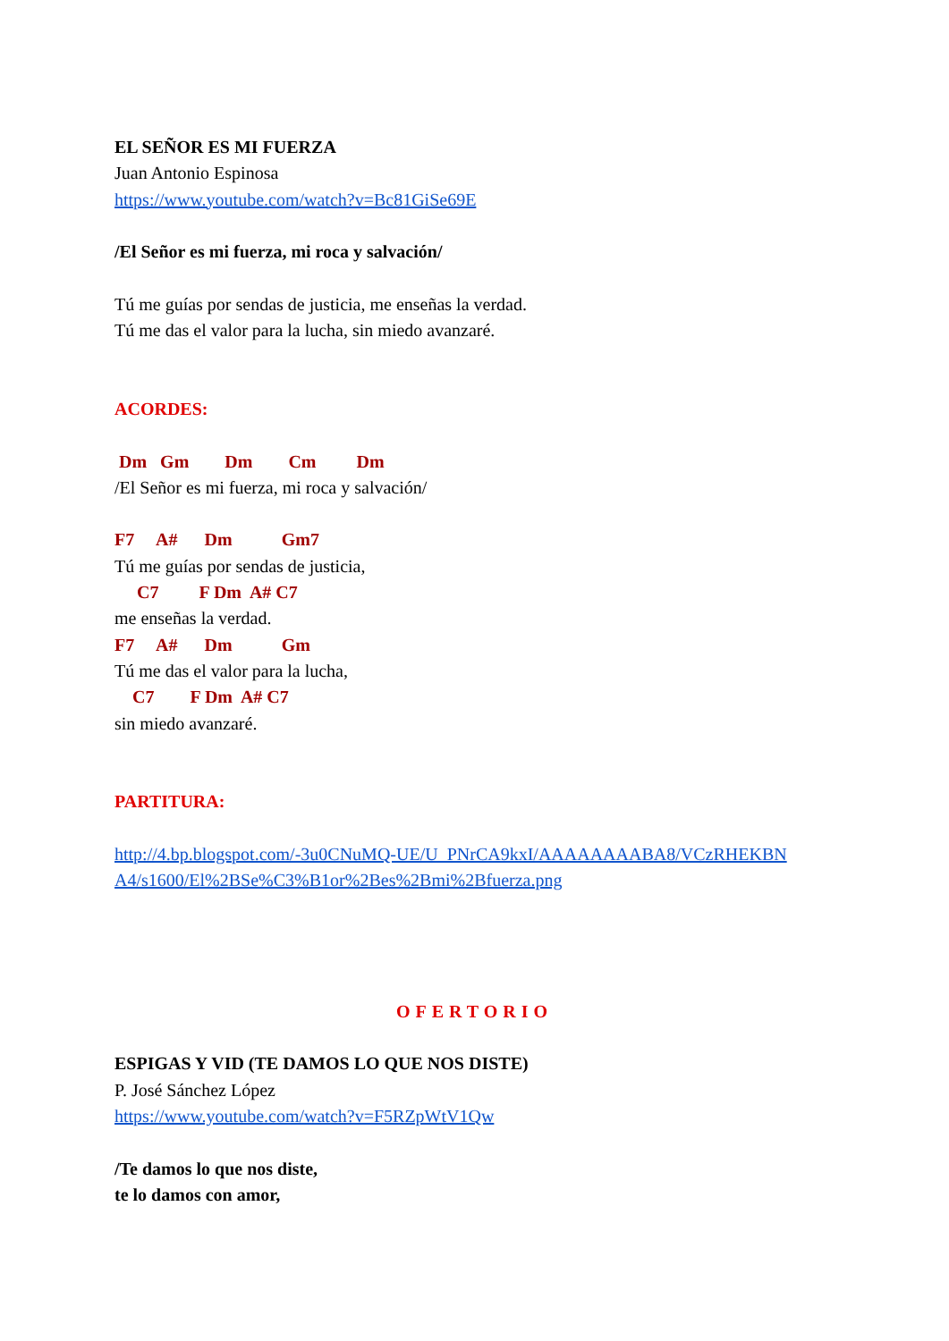EL SEÑOR ES MI FUERZA
Juan Antonio Espinosa
https://www.youtube.com/watch?v=Bc81GiSe69E
/El Señor es mi fuerza, mi roca y salvación/
Tú me guías por sendas de justicia, me enseñas la verdad.
Tú me das el valor para la lucha, sin miedo avanzaré.
ACORDES:
Dm Gm Dm Cm Dm
/El Señor es mi fuerza, mi roca y salvación/
F7 A# Dm Gm7
Tú me guías por sendas de justicia,
C7 F Dm A# C7
me enseñas la verdad.
F7 A# Dm Gm
Tú me das el valor para la lucha,
C7 F Dm A# C7
sin miedo avanzaré.
PARTITURA:
http://4.bp.blogspot.com/-3u0CNuMQ-UE/U_PNrCA9kxI/AAAAAAAABA8/VCzRHEKBN
A4/s1600/El%2BSe%C3%B1or%2Bes%2Bmi%2Bfuerza.png
OFERTORIO
ESPIGAS Y VID (TE DAMOS LO QUE NOS DISTE)
P. José Sánchez López
https://www.youtube.com/watch?v=F5RZpWtV1Qw
/Te damos lo que nos diste,
te lo damos con amor,